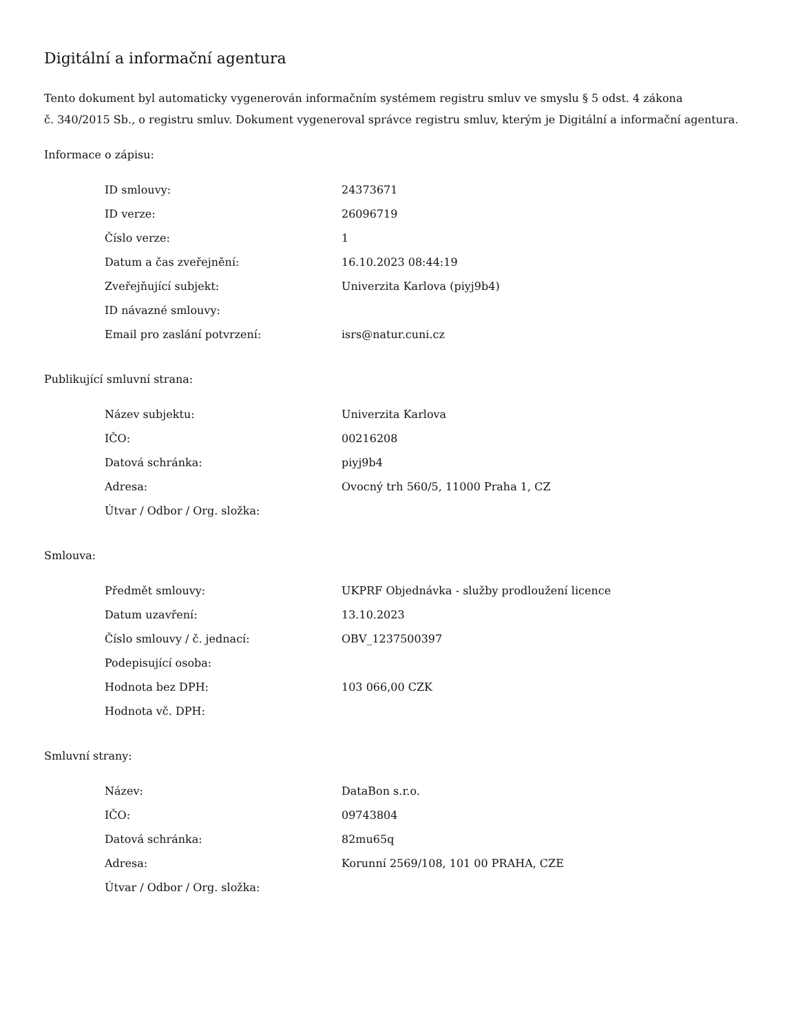Digitální a informační agentura
Tento dokument byl automaticky vygenerován informačním systémem registru smluv ve smyslu § 5 odst. 4 zákona
č. 340/2015 Sb., o registru smluv. Dokument vygeneroval správce registru smluv, kterým je Digitální a informační agentura.
Informace o zápisu:
| ID smlouvy: | 24373671 |
| ID verze: | 26096719 |
| Číslo verze: | 1 |
| Datum a čas zveřejnění: | 16.10.2023 08:44:19 |
| Zveřejňující subjekt: | Univerzita Karlova (piyj9b4) |
| ID návazné smlouvy: | |
| Email pro zaslání potvrzení: | isrs@natur.cuni.cz |
Publikující smluvní strana:
| Název subjektu: | Univerzita Karlova |
| IČO: | 00216208 |
| Datová schránka: | piyj9b4 |
| Adresa: | Ovocný trh 560/5, 11000 Praha 1, CZ |
| Útvar / Odbor / Org. složka: | |
Smlouva:
| Předmět smlouvy: | UKPRF Objednávka - služby prodloužení licence |
| Datum uzavření: | 13.10.2023 |
| Číslo smlouvy / č. jednací: | OBV_1237500397 |
| Podepisující osoba: | |
| Hodnota bez DPH: | 103 066,00 CZK |
| Hodnota vč. DPH: | |
Smluvní strany:
| Název: | DataBon s.r.o. |
| IČO: | 09743804 |
| Datová schránka: | 82mu65q |
| Adresa: | Korunní 2569/108, 101 00 PRAHA, CZE |
| Útvar / Odbor / Org. složka: | |